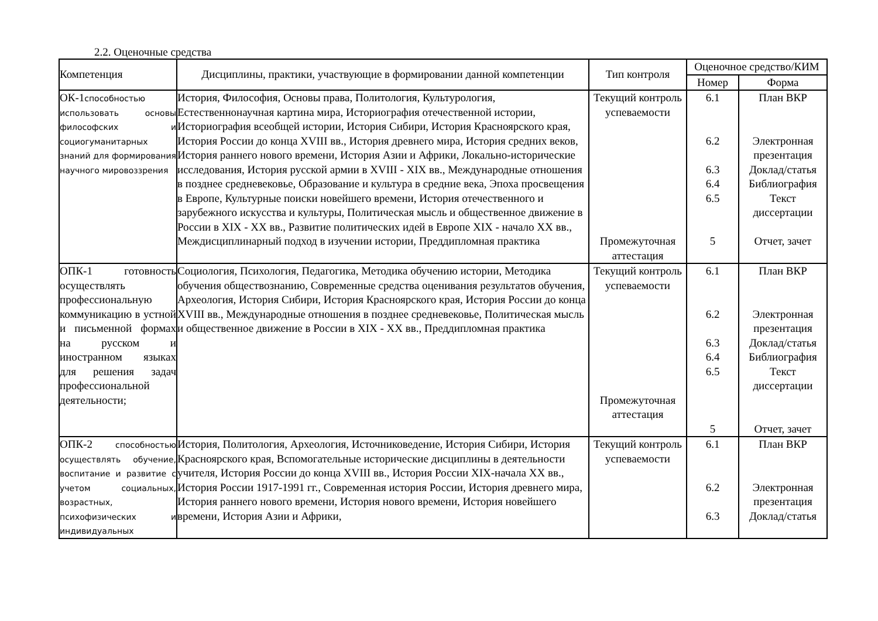2.2. Оценочные средства
| Компетенция | Дисциплины, практики, участвующие в формировании данной компетенции | Тип контроля | Оценочное средство/КИМ | |
| --- | --- | --- | --- | --- |
| | | | Номер | Форма |
| ОК-1 способностью использовать основы философских и социогуманитарных знаний для формирования научного мировоззрения | История, Философия, Основы права, Политология, Культурология, Естественнонаучная картина мира, Историография отечественной истории, Историография всеобщей истории, История Сибири, История Красноярского края, История России до конца XVIII вв., История древнего мира, История средних веков, История раннего нового времени, История Азии и Африки, Локально-исторические исследования, История русской армии в XVIII - XIX вв., Международные отношения в позднее средневековье, Образование и культура в средние века, Эпоха просвещения в Европе, Культурные поиски новейшего времени, История отечественного и зарубежного искусства и культуры, Политическая мысль и общественное движение в России в XIX - XX вв., Развитие политических идей в Европе XIX - начало XX вв., Междисциплинарный подход в изучении истории, Преддипломная практика | Текущий контроль успеваемости Промежуточная аттестация | 6.1 6.2 6.3 6.4 6.5 5 | План ВКР Электронная презентация Доклад/статья Библиография Текст диссертации Отчет, зачет |
| ОПК-1 готовность осуществлять профессиональную коммуникацию в устной и письменной формах на русском и иностранном языках для решения задач профессиональной деятельности; | Социология, Психология, Педагогика, Методика обучению истории, Методика обучения обществознанию, Современные средства оценивания результатов обучения, Археология, История Сибири, История Красноярского края, История России до конца XVIII вв., Международные отношения в позднее средневековье, Политическая мысль и общественное движение в России в XIX - XX вв., Преддипломная практика | Текущий контроль успеваемости Промежуточная аттестация | 6.1 6.2 6.3 6.4 6.5 5 | План ВКР Электронная презентация Доклад/статья Библиография Текст диссертации Отчет, зачет |
| ОПК-2 способностью осуществлять обучение, воспитание и развитие с учетом социальных, возрастных, психофизических и индивидуальных | История, Политология, Археология, Источниковедение, История Сибири, История Красноярского края, Вспомогательные исторические дисциплины в деятельности учителя, История России до конца XVIII вв., История России XIX-начала XX вв., История России 1917-1991 гг., Современная история России, История древнего мира, История раннего нового времени, История нового времени, История новейшего времени, История Азии и Африки, | Текущий контроль успеваемости | 6.1 6.2 6.3 | План ВКР Электронная презентация Доклад/статья |